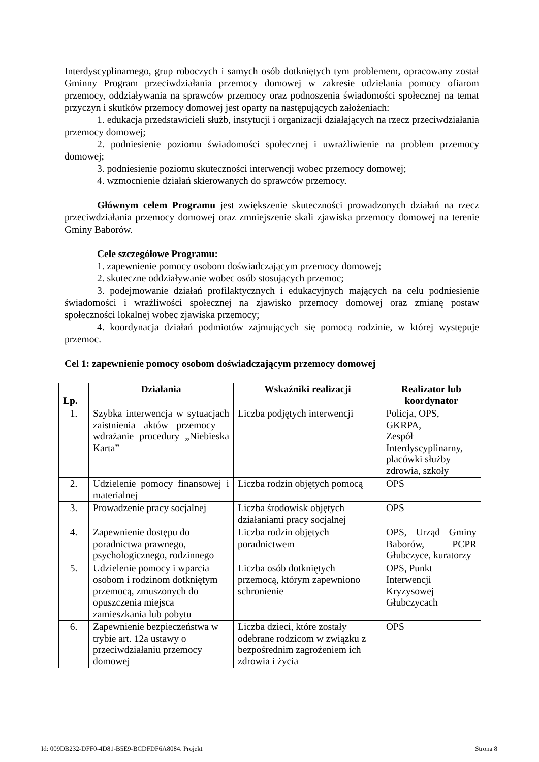Interdyscyplinarnego, grup roboczych i samych osób dotkniętych tym problemem, opracowany został Gminny Program przeciwdziałania przemocy domowej w zakresie udzielania pomocy ofiarom przemocy, oddziaływania na sprawców przemocy oraz podnoszenia świadomości społecznej na temat przyczyn i skutków przemocy domowej jest oparty na następujących założeniach:
1. edukacja przedstawicieli służb, instytucji i organizacji działających na rzecz przeciwdziałania przemocy domowej;
2. podniesienie poziomu świadomości społecznej i uwrażliwienie na problem przemocy domowej;
3. podniesienie poziomu skuteczności interwencji wobec przemocy domowej;
4. wzmocnienie działań skierowanych do sprawców przemocy.
Głównym celem Programu jest zwiększenie skuteczności prowadzonych działań na rzecz przeciwdziałania przemocy domowej oraz zmniejszenie skali zjawiska przemocy domowej na terenie Gminy Baborów.
Cele szczegółowe Programu:
1. zapewnienie pomocy osobom doświadczającym przemocy domowej;
2. skuteczne oddziaływanie wobec osób stosujących przemoc;
3. podejmowanie działań profilaktycznych i edukacyjnych mających na celu podniesienie świadomości i wrażliwości społecznej na zjawisko przemocy domowej oraz zmianę postaw społeczności lokalnej wobec zjawiska przemocy;
4. koordynacja działań podmiotów zajmujących się pomocą rodzinie, w której występuje przemoc.
Cel 1: zapewnienie pomocy osobom doświadczającym przemocy domowej
| Lp. | Działania | Wskaźniki realizacji | Realizator lub koordynator |
| --- | --- | --- | --- |
| 1. | Szybka interwencja w sytuacjach zaistnienia aktów przemocy – wdrażanie procedury „Niebieska Karta” | Liczba podjętych interwencji | Policja, OPS, GKRPA, Zespół Interdyscyplinarny, placówki służby zdrowia, szkoły |
| 2. | Udzielenie pomocy finansowej i materialnej | Liczba rodzin objętych pomocą | OPS |
| 3. | Prowadzenie pracy socjalnej | Liczba środowisk objętych działaniami pracy socjalnej | OPS |
| 4. | Zapewnienie dostępu do poradnictwa prawnego, psychologicznego, rodzinnego | Liczba rodzin objętych poradnictwem | OPS, Urząd Gminy Baborów, PCPR Głubczyce, kuratorzy |
| 5. | Udzielenie pomocy i wparcia osobom i rodzinom dotkniętym przemocą, zmuszonych do opuszczenia miejsca zamieszkania lub pobytu | Liczba osób dotkniętych przemocą, którym zapewniono schronienie | OPS, Punkt Interwencji Kryzysowej Głubczycach |
| 6. | Zapewnienie bezpieczeństwa w trybie art. 12a ustawy o przeciwdziałaniu przemocy domowej | Liczba dzieci, które zostały odebrane rodzicom w związku z bezpośrednim zagrożeniem ich zdrowia i życia | OPS |
Id: 009DB232-DFF0-4D81-B5E9-BCDFDF6A8084. Projekt Strona 8